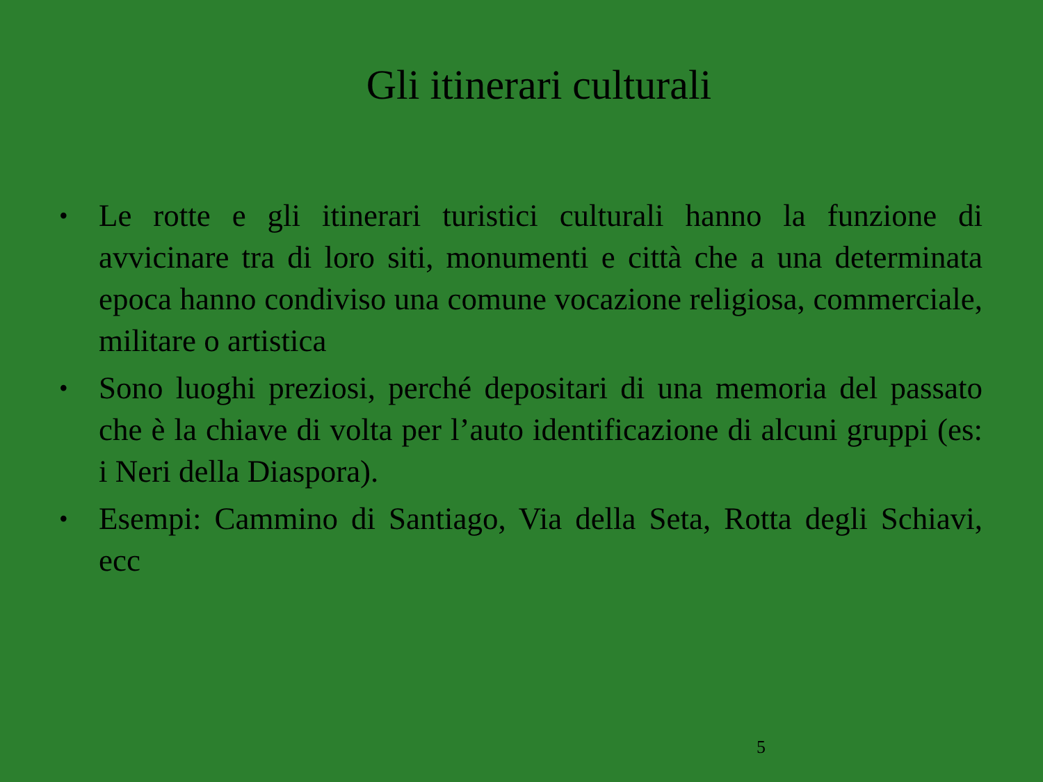Gli itinerari culturali
• Le rotte e gli itinerari turistici culturali hanno la funzione di avvicinare tra di loro siti, monumenti e città che a una determinata epoca hanno condiviso una comune vocazione religiosa, commerciale, militare o artistica
• Sono luoghi preziosi, perché depositari di una memoria del passato che è la chiave di volta per l’auto identificazione di alcuni gruppi (es: i Neri della Diaspora).
• Esempi: Cammino di Santiago, Via della Seta, Rotta degli Schiavi, ecc
5